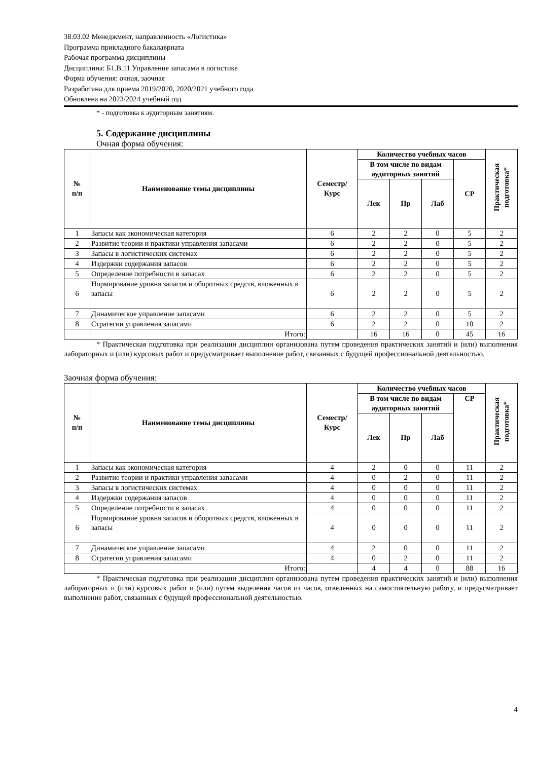38.03.02 Менеджмент, направленность «Логистика»
Программа прикладного бакалавриата
Рабочая программа дисциплины
Дисциплина: Б1.В.11 Управление запасами в логистике
Форма обучения: очная, заочная
Разработана для приема 2019/2020, 2020/2021 учебного года
Обновлена на 2023/2024 учебный год
* - подготовка к аудиторным занятиям.
5. Содержание дисциплины
Очная форма обучения:
| № п/п | Наименование темы дисциплины | Семестр/ Курс | Количество учебных часов | | | | Практическая подготовка* |
| --- | --- | --- | --- | --- | --- | --- | --- |
| | | | В том числе по видам аудиторных занятий | | | СР | |
| | | | Лек | Пр | Лаб | | |
| 1 | Запасы как экономическая категория | 6 | 2 | 2 | 0 | 5 | 2 |
| 2 | Развитие теории и практики управления запасами | 6 | 2 | 2 | 0 | 5 | 2 |
| 3 | Запасы в логистических системах | 6 | 2 | 2 | 0 | 5 | 2 |
| 4 | Издержки содержания запасов | 6 | 2 | 2 | 0 | 5 | 2 |
| 5 | Определение потребности в запасах | 6 | 2 | 2 | 0 | 5 | 2 |
| 6 | Нормирование уровня запасов и оборотных средств, вложенных в запасы | 6 | 2 | 2 | 0 | 5 | 2 |
| 7 | Динамическое управление запасами | 6 | 2 | 2 | 0 | 5 | 2 |
| 8 | Стратегии управления запасами | 6 | 2 | 2 | 0 | 10 | 2 |
| | Итого: | | 16 | 16 | 0 | 45 | 16 |
* Практическая подготовка при реализации дисциплин организована путем проведения практических занятий и (или) выполнения лабораторных и (или) курсовых работ и предусматривает выполнение работ, связанных с будущей профессиональной деятельностью.
Заочная форма обучения:
| № п/п | Наименование темы дисциплины | Семестр/ Курс | Количество учебных часов | | | | Практическая подготовка* |
| --- | --- | --- | --- | --- | --- | --- | --- |
| | | | В том числе по видам аудиторных занятий | | | СР | |
| | | | Лек | Пр | Лаб | | |
| 1 | Запасы как экономическая категория | 4 | 2 | 0 | 0 | 11 | 2 |
| 2 | Развитие теории и практики управления запасами | 4 | 0 | 2 | 0 | 11 | 2 |
| 3 | Запасы в логистических системах | 4 | 0 | 0 | 0 | 11 | 2 |
| 4 | Издержки содержания запасов | 4 | 0 | 0 | 0 | 11 | 2 |
| 5 | Определение потребности в запасах | 4 | 0 | 0 | 0 | 11 | 2 |
| 6 | Нормирование уровня запасов и оборотных средств, вложенных в запасы | 4 | 0 | 0 | 0 | 11 | 2 |
| 7 | Динамическое управление запасами | 4 | 2 | 0 | 0 | 11 | 2 |
| 8 | Стратегии управления запасами | 4 | 0 | 2 | 0 | 11 | 2 |
| | Итого: | | 4 | 4 | 0 | 88 | 16 |
* Практическая подготовка при реализации дисциплин организована путем проведения практических занятий и (или) выполнения лабораторных и (или) курсовых работ и (или) путем выделения часов из часов, отведенных на самостоятельную работу, и предусматривает выполнение работ, связанных с будущей профессиональной деятельностью.
4